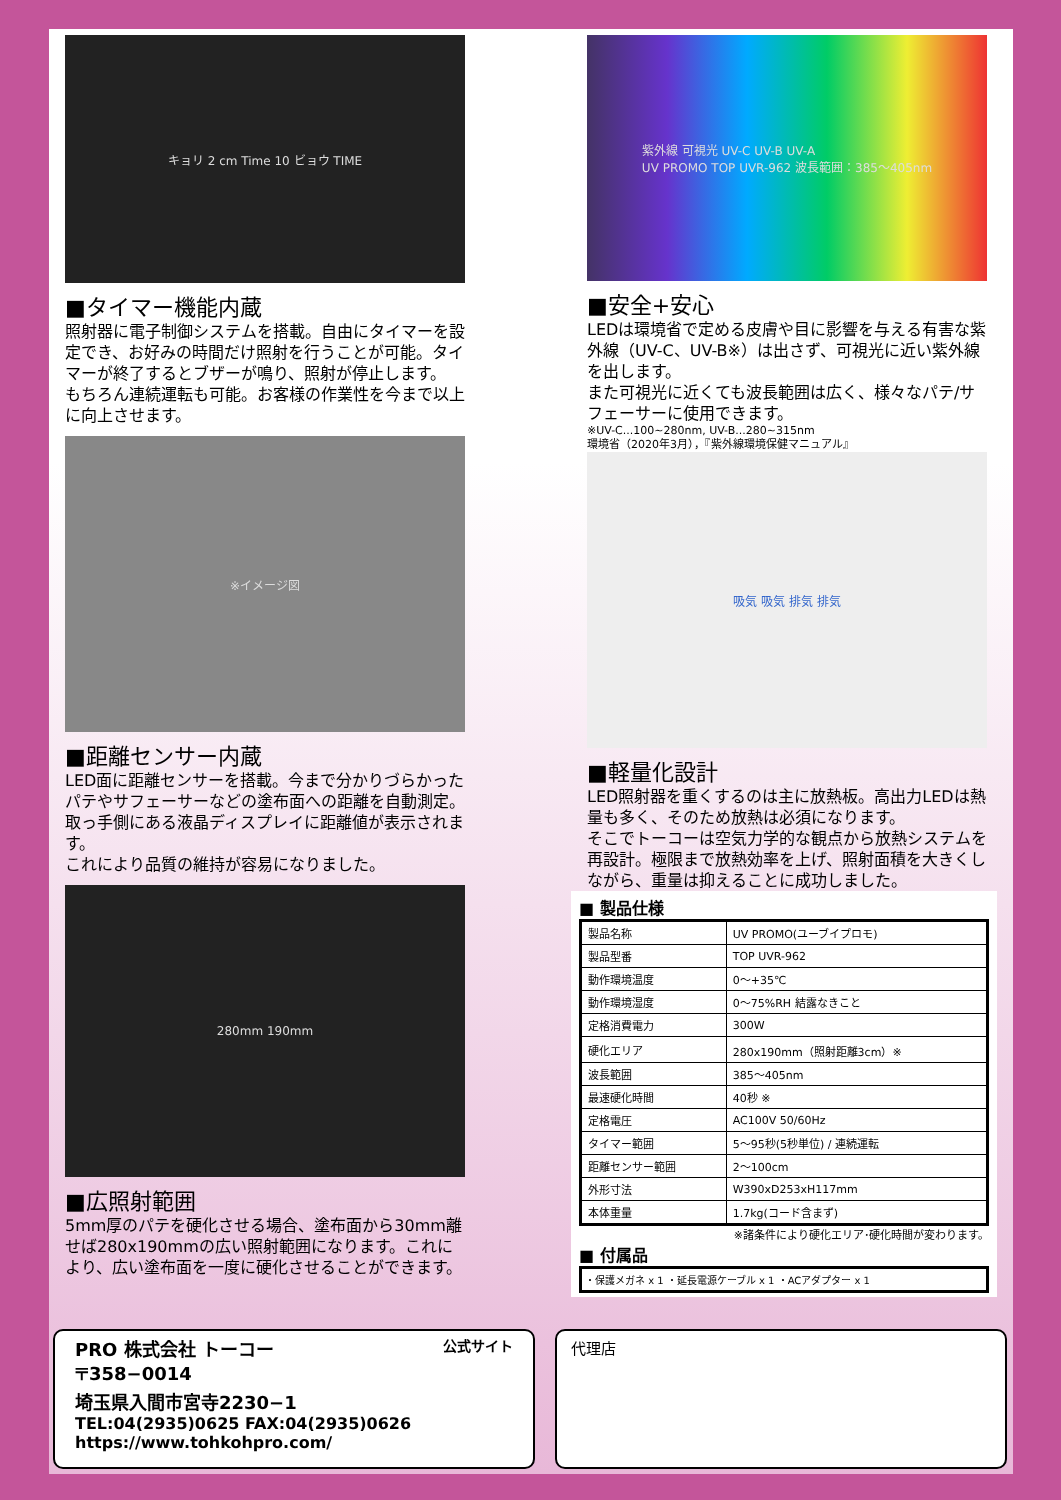キョリ 2 cm Time 10 ビョウ TIME
■タイマー機能内蔵
照射器に電子制御システムを搭載。自由にタイマーを設定でき、お好みの時間だけ照射を行うことが可能。タイマーが終了するとブザーが鳴り、照射が停止します。
もちろん連続運転も可能。お客様の作業性を今まで以上に向上させます。
※イメージ図
■距離センサー内蔵
LED面に距離センサーを搭載。今まで分かりづらかったパテやサフェーサーなどの塗布面への距離を自動測定。取っ手側にある液晶ディスプレイに距離値が表示されます。
これにより品質の維持が容易になりました。
280mm 190mm
■広照射範囲
5mm厚のパテを硬化させる場合、塗布面から30mm離せば280x190mmの広い照射範囲になります。これにより、広い塗布面を一度に硬化させることができます。
紫外線 可視光 UV-C UV-B UV-A
UV PROMO TOP UVR-962 波長範囲：385〜405nm
■安全+安心
LEDは環境省で定める皮膚や目に影響を与える有害な紫外線（UV-C、UV-B※）は出さず、可視光に近い紫外線を出します。
また可視光に近くても波長範囲は広く、様々なパテ/サフェーサーに使用できます。
※UV-C...100~280nm, UV-B...280~315nm
環境省（2020年3月），『紫外線環境保健マニュアル』
吸気 吸気 排気 排気
■軽量化設計
LED照射器を重くするのは主に放熱板。高出力LEDは熱量も多く、そのため放熱は必須になります。
そこでトーコーは空気力学的な観点から放熱システムを再設計。極限まで放熱効率を上げ、照射面積を大きくしながら、重量は抑えることに成功しました。
■ 製品仕様
| 製品名称 | UV PROMO(ユーブイプロモ) |
| 製品型番 | TOP UVR-962 |
| 動作環境温度 | 0〜+35℃ |
| 動作環境湿度 | 0〜75%RH 結露なきこと |
| 定格消費電力 | 300W |
| 硬化エリア | 280x190mm（照射距離3cm）※ |
| 波長範囲 | 385〜405nm |
| 最速硬化時間 | 40秒 ※ |
| 定格電圧 | AC100V 50/60Hz |
| タイマー範囲 | 5〜95秒(5秒単位) / 連続運転 |
| 距離センサー範囲 | 2〜100cm |
| 外形寸法 | W390xD253xH117mm |
| 本体重量 | 1.7kg(コード含まず) |
※諸条件により硬化エリア･硬化時間が変わります。
■ 付属品
・保護メガネ x 1 ・延長電源ケーブル x 1 ・ACアダプター x 1
PRO 株式会社 トーコー 公式サイト
〒358−0014
埼玉県入間市宮寺2230−1
TEL:04(2935)0625 FAX:04(2935)0626
https://www.tohkohpro.com/
代理店